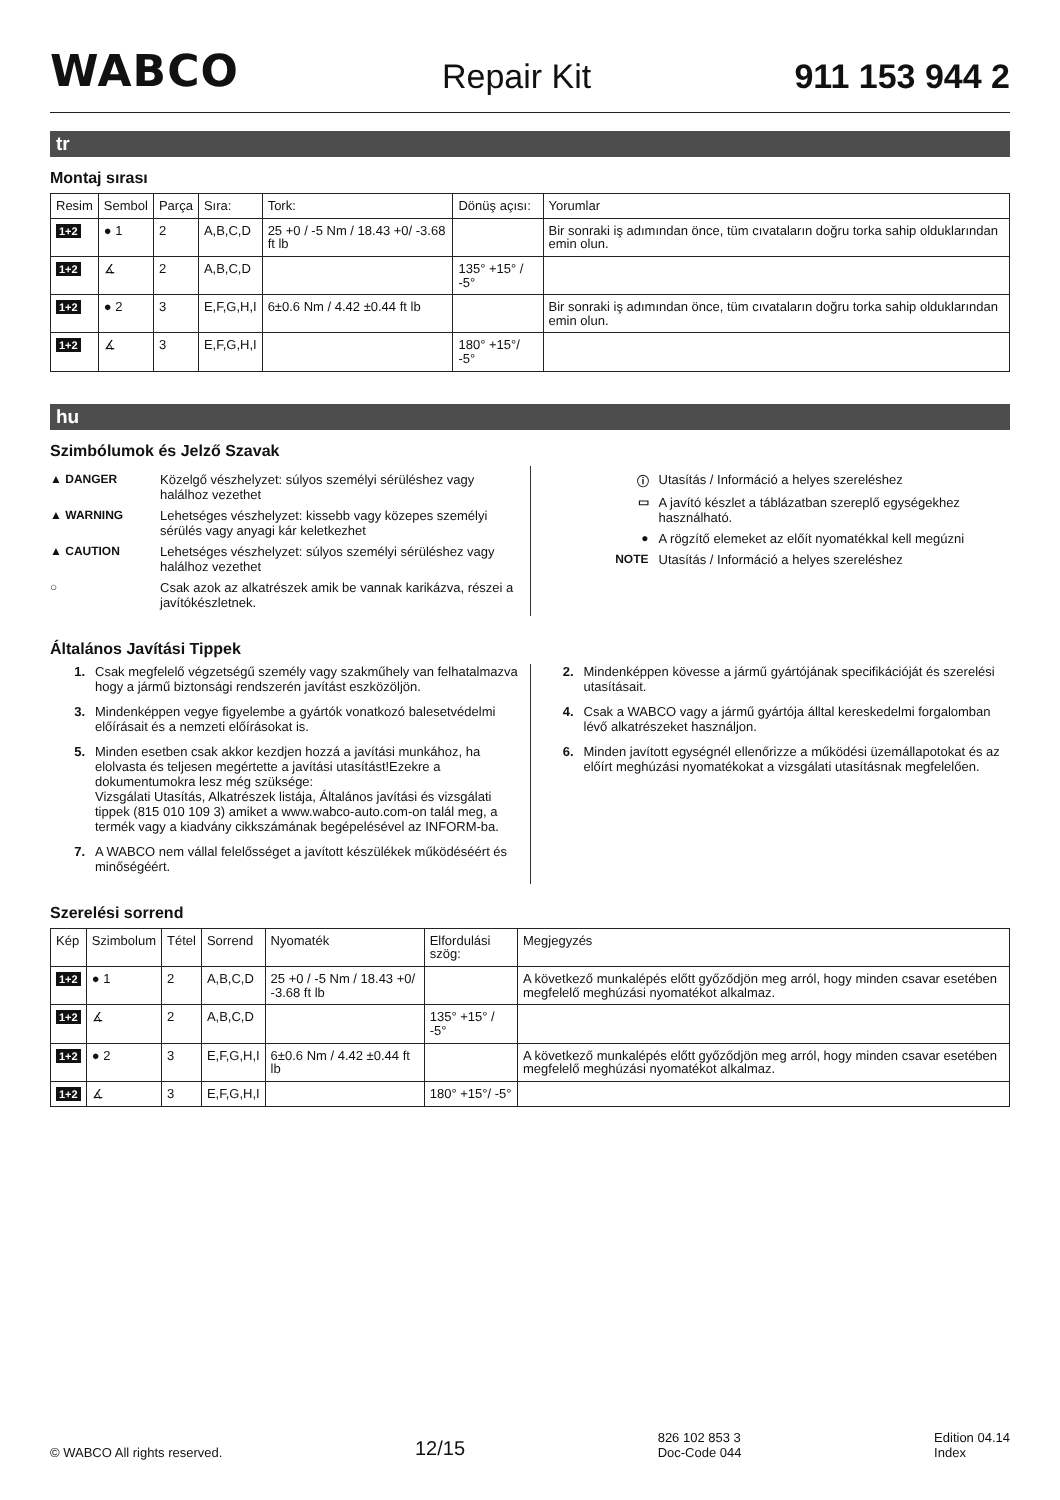WABCO Repair Kit 911 153 944 2
tr
Montaj sırası
| Resim | Sembol | Parça | Sıra: | Tork: | Dönüş açısı: | Yorumlar |
| --- | --- | --- | --- | --- | --- | --- |
| 1+2 | ● 1 | 2 | A,B,C,D | 25 +0 / -5 Nm / 18.43 +0/ -3.68 ft lb | | Bir sonraki iş adımından önce, tüm cıvataların doğru torka sahip olduklarından emin olun. |
| 1+2 | ∡ | 2 | A,B,C,D | | 135° +15° / -5° | |
| 1+2 | ● 2 | 3 | E,F,G,H,I | 6±0.6 Nm / 4.42 ±0.44 ft lb | | Bir sonraki iş adımından önce, tüm cıvataların doğru torka sahip olduklarından emin olun. |
| 1+2 | ∡ | 3 | E,F,G,H,I | | 180° +15°/ -5° | |
hu
Szimbólumok és Jelző Szavak
▲ DANGER Közelgő vészhelyzet: súlyos személyi sérüléshez vagy halálhoz vezethet
▲ WARNING Lehetséges vészhelyzet: kissebb vagy közepes személyi sérülés vagy anyagi kár keletkezhet
▲ CAUTION Lehetséges vészhelyzet: súlyos személyi sérüléshez vagy halálhoz vezethet
○ Csak azok az alkatrészek amik be vannak karikázva, részei a javítókészletnek.
ⓘ Utasítás / Információ a helyes szereléshez
▭ A javító készlet a táblázatban szereplő egységekhez használható.
● A rögzítő elemeket az előít nyomatékkal kell megúzni
NOTE Utasítás / Információ a helyes szereléshez
Általános Javítási Tippek
1. Csak megfelelő végzetségű személy vagy szakműhely van felhatalmazva hogy a jármű biztonsági rendszerén javítást eszközöljön.
3. Mindenképpen vegye figyelembe a gyártók vonatkozó balesetvédelmi előírásait és a nemzeti előírásokat is.
5. Minden esetben csak akkor kezdjen hozzá a javítási munkához, ha elolvasta és teljesen megértette a javítási utasítást!Ezekre a dokumentumokra lesz még szüksége:
Vizsgálati Utasítás, Alkatrészek listája, Általános javítási és vizsgálati tippek (815 010 109 3) amiket a www.wabco-auto.com-on talál meg, a termék vagy a kiadvány cikkszámának begépelésével az INFORM-ba.
7. A WABCO nem vállal felelősséget a javított készülékek működéséért és minőségéért.
2. Mindenképpen kövesse a jármű gyártójának specifikációját és szerelési utasításait.
4. Csak a WABCO vagy a jármű gyártója álltal kereskedelmi forgalomban lévő alkatrészeket használjon.
6. Minden javított egységnél ellenőrizze a működési üzemállapotokat és az előírt meghúzási nyomatékokat a vizsgálati utasításnak megfelelően.
Szerelési sorrend
| Kép | Szimbolum | Tétel | Sorrend | Nyomaték | Elfordulási szög: | Megjegyzés |
| --- | --- | --- | --- | --- | --- | --- |
| 1+2 | ● 1 | 2 | A,B,C,D | 25 +0 / -5 Nm / 18.43 +0/ -3.68 ft lb | | A következő munkalépés előtt győződjön meg arról, hogy minden csavar esetében megfelelő meghúzási nyomatékot alkalmaz. |
| 1+2 | ∡ | 2 | A,B,C,D | | 135° +15° / -5° | |
| 1+2 | ● 2 | 3 | E,F,G,H,I | 6±0.6 Nm / 4.42 ±0.44 ft lb | | A következő munkalépés előtt győződjön meg arról, hogy minden csavar esetében megfelelő meghúzási nyomatékot alkalmaz. |
| 1+2 | ∡ | 3 | E,F,G,H,I | | 180° +15°/ -5° | |
© WABCO All rights reserved. 12/15 826 102 853 3
Doc-Code 044 Edition 04.14
Index